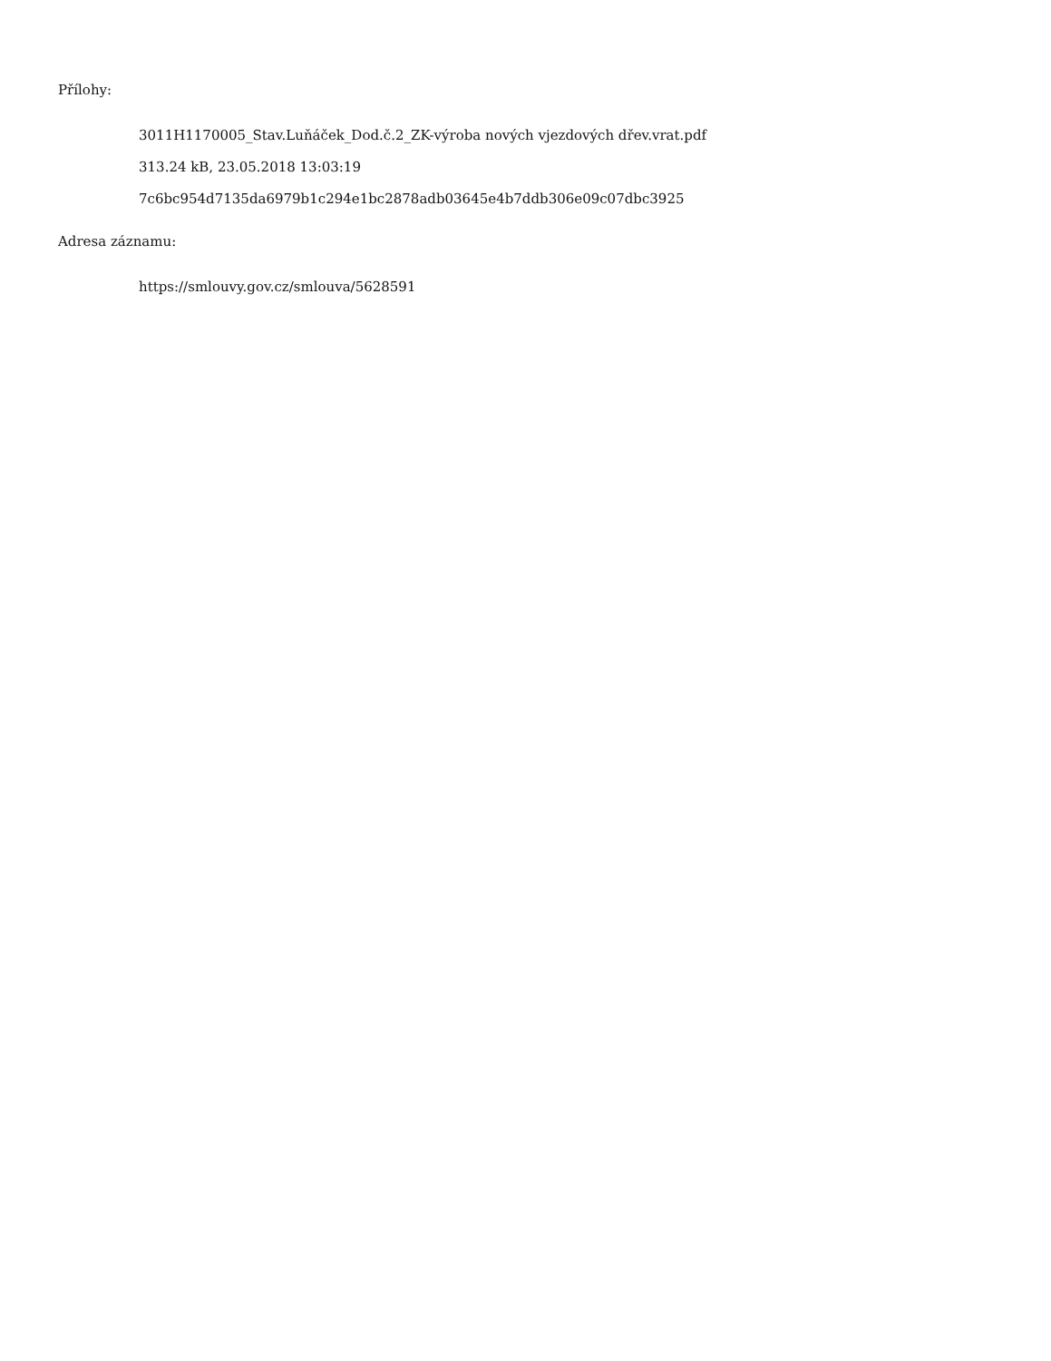Přílohy:
3011H1170005_Stav.Luňáček_Dod.č.2_ZK-výroba nových vjezdových dřev.vrat.pdf
313.24 kB, 23.05.2018 13:03:19
7c6bc954d7135da6979b1c294e1bc2878adb03645e4b7ddb306e09c07dbc3925
Adresa záznamu:
https://smlouvy.gov.cz/smlouva/5628591